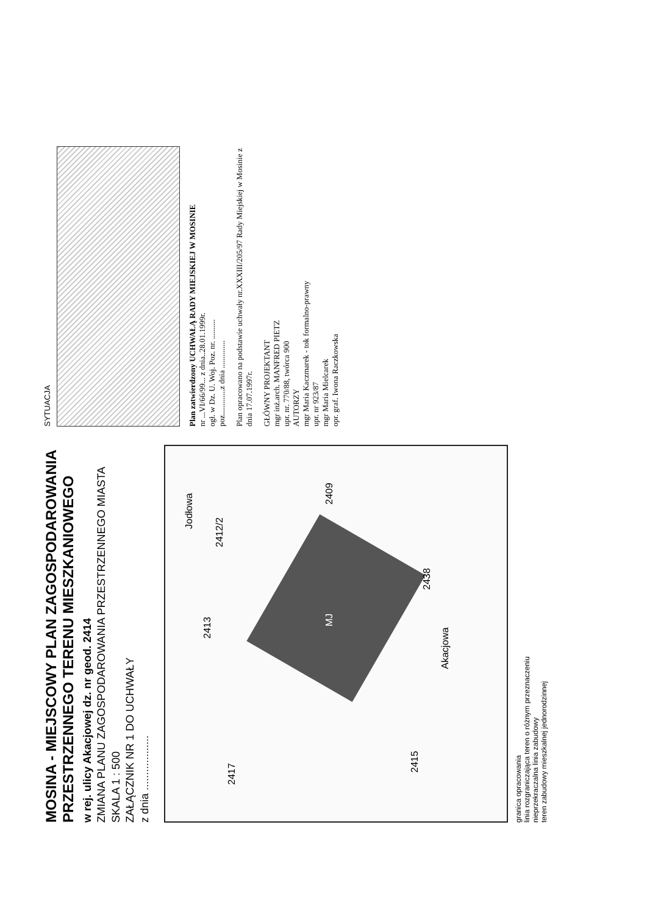MOSINA - MIEJSCOWY PLAN ZAGOSPODAROWANIA PRZESTRZENNEGO TERENU MIESZKANIOWEGO
w rej. ulicy Akacjowej dz. nr geod. 2414
ZMIANA PLANU ZAGOSPODAROWANIA PRZESTRZENNEGO MIASTA
SKALA 1 : 500
ZAŁĄCZNIK NR 1 DO UCHWAŁY
z dnia ..................
MJ
2417
2415
2412/2
2413
2438
2409
Akacjowa
Jodłowa
granica opracowania
linia rozgraniczająca teren o różnym przeznaczeniu
nieprzekraczalna linia zabudowy
teren zabudowy mieszkalnej jednorodzinnej
SYTUACJA
Plan zatwierdzony UCHWAŁĄ RADY MIEJSKIEJ W MOSINIE
nr ...VI/66/99... z dnia..28.01.1999r.
ogł. w Dz. U. Woj. Poz. nr. ..........
poz.............z dnia ..............
Plan opracowano na podstawie uchwały nr.XXXIII/205/97 Rady Miejskiej w Mosinie z dnia 17.07.1997r.
GŁÓWNY PROJEKTANT
mgr inż.arch. MANFRED PIETZ
upr. nr. 770/88, twórca 900
AUTORZY
mgr Maria Kaczmarek - tok formalno-prawny
upr. nr 923/87
mgr Maria Mielcarek
opr. graf. Iwona Raczkowska